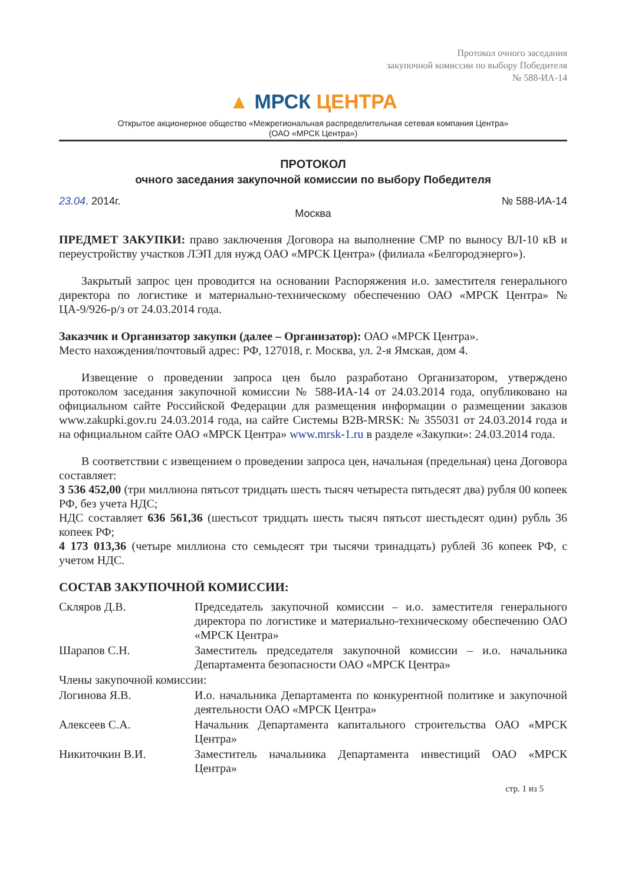Протокол очного заседания
закупочной комиссии по выбору Победителя
№ 588-ИА-14
▲ МРСК ЦЕНТРА
Открытое акционерное общество «Межрегиональная распределительная сетевая компания Центра»
(ОАО «МРСК Центра»)
ПРОТОКОЛ
очного заседания закупочной комиссии по выбору Победителя
23.04. 2014г. № 588-ИА-14
Москва
ПРЕДМЕТ ЗАКУПКИ: право заключения Договора на выполнение СМР по выносу ВЛ-10 кВ и переустройству участков ЛЭП для нужд ОАО «МРСК Центра» (филиала «Белгородэнерго»).
Закрытый запрос цен проводится на основании Распоряжения и.о. заместителя генерального директора по логистике и материально-техническому обеспечению ОАО «МРСК Центра» № ЦА-9/926-р/з от 24.03.2014 года.
Заказчик и Организатор закупки (далее – Организатор): ОАО «МРСК Центра».
Место нахождения/почтовый адрес: РФ, 127018, г. Москва, ул. 2-я Ямская, дом 4.
Извещение о проведении запроса цен было разработано Организатором, утверждено протоколом заседания закупочной комиссии № 588-ИА-14 от 24.03.2014 года, опубликовано на официальном сайте Российской Федерации для размещения информации о размещении заказов www.zakupki.gov.ru 24.03.2014 года, на сайте Системы B2B-MRSK: № 355031 от 24.03.2014 года и на официальном сайте ОАО «МРСК Центра» www.mrsk-1.ru в разделе «Закупки»: 24.03.2014 года.
В соответствии с извещением о проведении запроса цен, начальная (предельная) цена Договора составляет:
3 536 452,00 (три миллиона пятьсот тридцать шесть тысяч четыреста пятьдесят два) рубля 00 копеек РФ, без учета НДС;
НДС составляет 636 561,36 (шестьсот тридцать шесть тысяч пятьсот шестьдесят один) рубль 36 копеек РФ;
4 173 013,36 (четыре миллиона сто семьдесят три тысячи тринадцать) рублей 36 копеек РФ, с учетом НДС.
СОСТАВ ЗАКУПОЧНОЙ КОМИССИИ:
| Скляров Д.В. | Председатель закупочной комиссии – и.о. заместителя генерального директора по логистике и материально-техническому обеспечению ОАО «МРСК Центра» |
| Шарапов С.Н. | Заместитель председателя закупочной комиссии – и.о. начальника Департамента безопасности ОАО «МРСК Центра» |
| Члены закупочной комиссии: | |
| Логинова Я.В. | И.о. начальника Департамента по конкурентной политике и закупочной деятельности ОАО «МРСК Центра» |
| Алексеев С.А. | Начальник Департамента капитального строительства ОАО «МРСК Центра» |
| Никиточкин В.И. | Заместитель начальника Департамента инвестиций ОАО «МРСК Центра» |
стр. 1 из 5